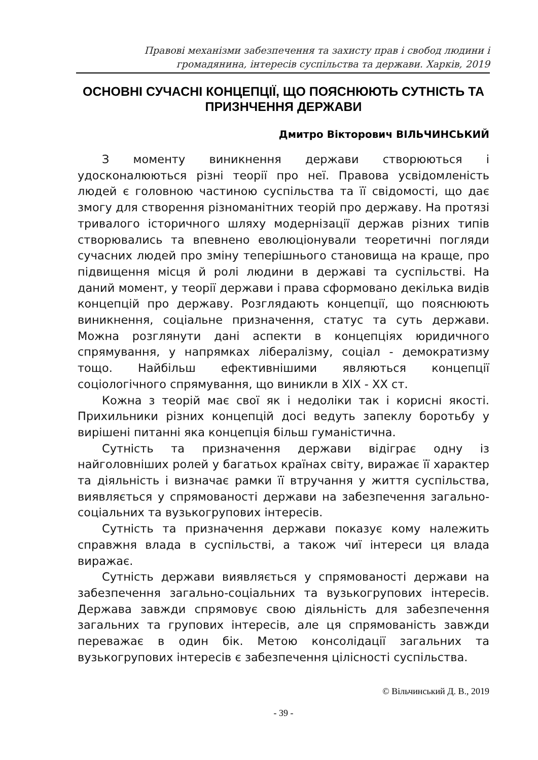Правові механізми забезпечення та захисту прав і свобод людини і громадянина, інтересів суспільства та держави. Харків, 2019
ОСНОВНІ СУЧАСНІ КОНЦЕПЦІЇ, ЩО ПОЯСНЮЮТЬ СУТНІСТЬ ТА ПРИЗНЧЕННЯ ДЕРЖАВИ
Дмитро Вікторович ВІЛЬЧИНСЬКИЙ
З моменту виникнення держави створюються і удосконалюються різні теорії про неї. Правова усвідомленість людей є головною частиною суспільства та її свідомості, що дає змогу для створення різноманітних теорій про державу. На протязі тривалого історичного шляху модернізації держав різних типів створювались та впевнено еволюціонували теоретичні погляди сучасних людей про зміну теперішнього становища на краще, про підвищення місця й ролі людини в державі та суспільстві. На даний момент, у теорії держави і права сформовано декілька видів концепцій про державу. Розглядають концепції, що пояснюють виникнення, соціальне призначення, статус та суть держави. Можна розглянути дані аспекти в концепціях юридичного спрямування, у напрямках лібералізму, соціал - демократизму тощо. Найбільш ефективнішими являються концепції соціологічного спрямування, що виникли в XIX - XX ст.
Кожна з теорій має свої як і недоліки так і корисні якості. Прихильники різних концепцій досі ведуть запеклу боротьбу у вирішені питанні яка концепція більш гуманістична.
Сутність та призначення держави відіграє одну із найголовніших ролей у багатьох країнах світу, виражає її характер та діяльність і визначає рамки її втручання у життя суспільства, виявляється у спрямованості держави на забезпечення загально-соціальних та вузькогрупових інтересів.
Сутність та призначення держави показує кому належить справжня влада в суспільстві, а також чиї інтереси ця влада виражає.
Сутність держави виявляється у спрямованості держави на забезпечення загально-соціальних та вузькогрупових інтересів. Держава завжди спрямовує свою діяльність для забезпечення загальних та групових інтересів, але ця спрямованість завжди переважає в один бік. Метою консолідації загальних та вузькогрупових інтересів є забезпечення цілісності суспільства.
© Вільчинський Д. В., 2019
- 39 -